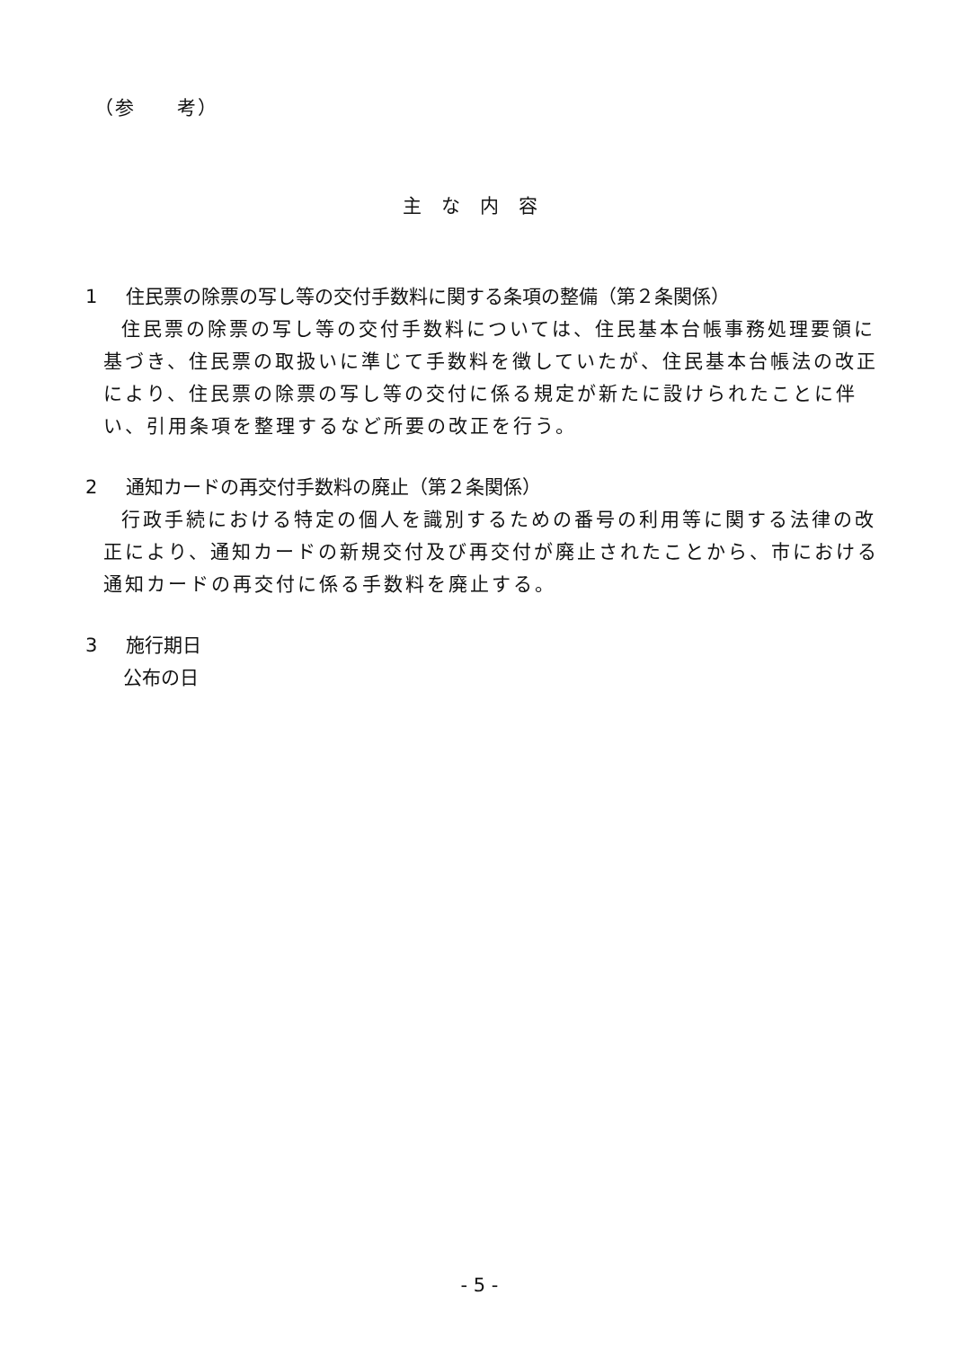（参　　考）
主な内容
1 住民票の除票の写し等の交付手数料に関する条項の整備（第２条関係）
住民票の除票の写し等の交付手数料については、住民基本台帳事務処理要領に基づき、住民票の取扱いに準じて手数料を徴していたが、住民基本台帳法の改正により、住民票の除票の写し等の交付に係る規定が新たに設けられたことに伴い、引用条項を整理するなど所要の改正を行う。
2 通知カードの再交付手数料の廃止（第２条関係）
行政手続における特定の個人を識別するための番号の利用等に関する法律の改正により、通知カードの新規交付及び再交付が廃止されたことから、市における通知カードの再交付に係る手数料を廃止する。
3 施行期日
公布の日
- 5 -